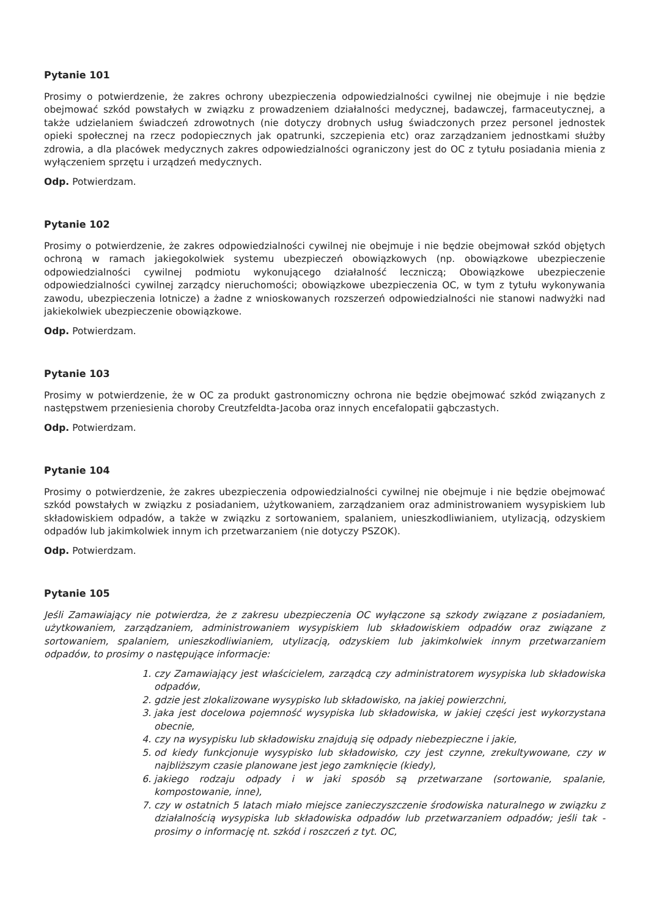Pytanie 101
Prosimy o potwierdzenie, że zakres ochrony ubezpieczenia odpowiedzialności cywilnej nie obejmuje i nie będzie obejmować szkód powstałych w związku z prowadzeniem działalności medycznej, badawczej, farmaceutycznej, a także udzielaniem świadczeń zdrowotnych (nie dotyczy drobnych usług świadczonych przez personel jednostek opieki społecznej na rzecz podopiecznych jak opatrunki, szczepienia etc) oraz zarządzaniem jednostkami służby zdrowia, a dla placówek medycznych zakres odpowiedzialności ograniczony jest do OC z tytułu posiadania mienia z wyłączeniem sprzętu i urządzeń medycznych.
Odp. Potwierdzam.
Pytanie 102
Prosimy o potwierdzenie, że zakres odpowiedzialności cywilnej nie obejmuje i nie będzie obejmował szkód objętych ochroną w ramach jakiegokolwiek systemu ubezpieczeń obowiązkowych (np. obowiązkowe ubezpieczenie odpowiedzialności cywilnej podmiotu wykonującego działalność leczniczą; Obowiązkowe ubezpieczenie odpowiedzialności cywilnej zarządcy nieruchomości; obowiązkowe ubezpieczenia OC, w tym z tytułu wykonywania zawodu, ubezpieczenia lotnicze) a żadne z wnioskowanych rozszerzeń odpowiedzialności nie stanowi nadwyżki nad jakiekolwiek ubezpieczenie obowiązkowe.
Odp. Potwierdzam.
Pytanie 103
Prosimy w potwierdzenie, że w OC za produkt gastronomiczny ochrona nie będzie obejmować szkód związanych z następstwem przeniesienia choroby Creutzfeldta-Jacoba oraz innych encefalopatii gąbczastych.
Odp. Potwierdzam.
Pytanie 104
Prosimy o potwierdzenie, że zakres ubezpieczenia odpowiedzialności cywilnej nie obejmuje i nie będzie obejmować szkód powstałych w związku z posiadaniem, użytkowaniem, zarządzaniem oraz administrowaniem wysypiskiem lub składowiskiem odpadów, a także w związku z sortowaniem, spalaniem, unieszkodliwianiem, utylizacją, odzyskiem odpadów lub jakimkolwiek innym ich przetwarzaniem (nie dotyczy PSZOK).
Odp. Potwierdzam.
Pytanie 105
Jeśli Zamawiający nie potwierdza, że z zakresu ubezpieczenia OC wyłączone są szkody związane z posiadaniem, użytkowaniem, zarządzaniem, administrowaniem wysypiskiem lub składowiskiem odpadów oraz związane z sortowaniem, spalaniem, unieszkodliwianiem, utylizacją, odzyskiem lub jakimkolwiek innym przetwarzaniem odpadów, to prosimy o następujące informacje:
1. czy Zamawiający jest właścicielem, zarządcą czy administratorem wysypiska lub składowiska odpadów,
2. gdzie jest zlokalizowane wysypisko lub składowisko, na jakiej powierzchni,
3. jaka jest docelowa pojemność wysypiska lub składowiska, w jakiej części jest wykorzystana obecnie,
4. czy na wysypisku lub składowisku znajdują się odpady niebezpieczne i jakie,
5. od kiedy funkcjonuje wysypisko lub składowisko, czy jest czynne, zrekultywowane, czy w najbliższym czasie planowane jest jego zamknięcie (kiedy),
6. jakiego rodzaju odpady i w jaki sposób są przetwarzane (sortowanie, spalanie, kompostowanie, inne),
7. czy w ostatnich 5 latach miało miejsce zanieczyszczenie środowiska naturalnego w związku z działalnością wysypiska lub składowiska odpadów lub przetwarzaniem odpadów; jeśli tak - prosimy o informację nt. szkód i roszczeń z tyt. OC,